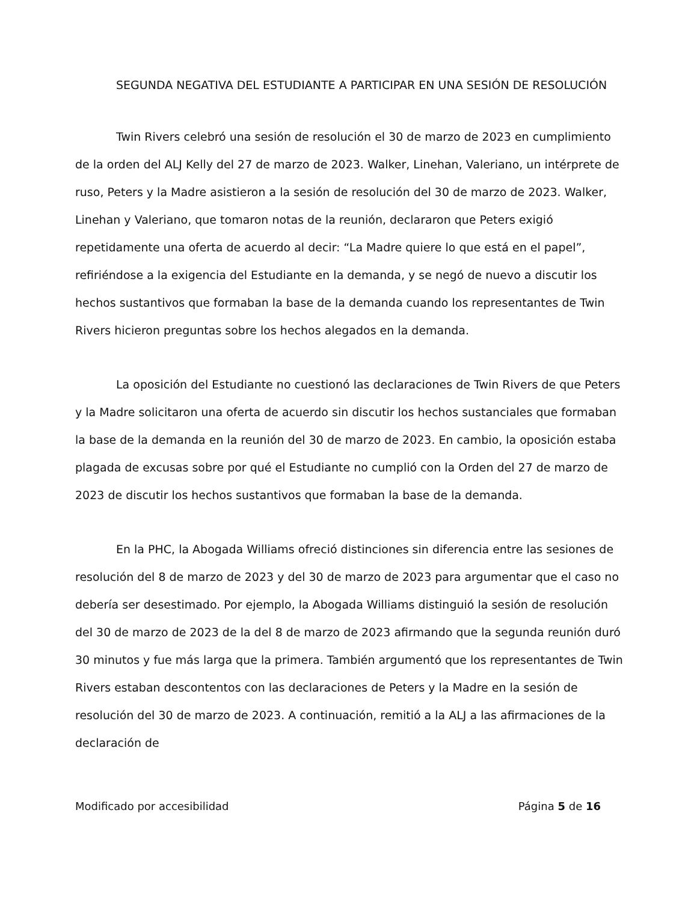SEGUNDA NEGATIVA DEL ESTUDIANTE A PARTICIPAR EN UNA SESIÓN DE RESOLUCIÓN
Twin Rivers celebró una sesión de resolución el 30 de marzo de 2023 en cumplimiento de la orden del ALJ Kelly del 27 de marzo de 2023. Walker, Linehan, Valeriano, un intérprete de ruso, Peters y la Madre asistieron a la sesión de resolución del 30 de marzo de 2023. Walker, Linehan y Valeriano, que tomaron notas de la reunión, declararon que Peters exigió repetidamente una oferta de acuerdo al decir: “La Madre quiere lo que está en el papel”, refiriéndose a la exigencia del Estudiante en la demanda, y se negó de nuevo a discutir los hechos sustantivos que formaban la base de la demanda cuando los representantes de Twin Rivers hicieron preguntas sobre los hechos alegados en la demanda.
La oposición del Estudiante no cuestionó las declaraciones de Twin Rivers de que Peters y la Madre solicitaron una oferta de acuerdo sin discutir los hechos sustanciales que formaban la base de la demanda en la reunión del 30 de marzo de 2023. En cambio, la oposición estaba plagada de excusas sobre por qué el Estudiante no cumplió con la Orden del 27 de marzo de 2023 de discutir los hechos sustantivos que formaban la base de la demanda.
En la PHC, la Abogada Williams ofreció distinciones sin diferencia entre las sesiones de resolución del 8 de marzo de 2023 y del 30 de marzo de 2023 para argumentar que el caso no debería ser desestimado. Por ejemplo, la Abogada Williams distinguió la sesión de resolución del 30 de marzo de 2023 de la del 8 de marzo de 2023 afirmando que la segunda reunión duró 30 minutos y fue más larga que la primera. También argumentó que los representantes de Twin Rivers estaban descontentos con las declaraciones de Peters y la Madre en la sesión de resolución del 30 de marzo de 2023. A continuación, remitió a la ALJ a las afirmaciones de la declaración de
Modificado por accesibilidad Página 5 de 16